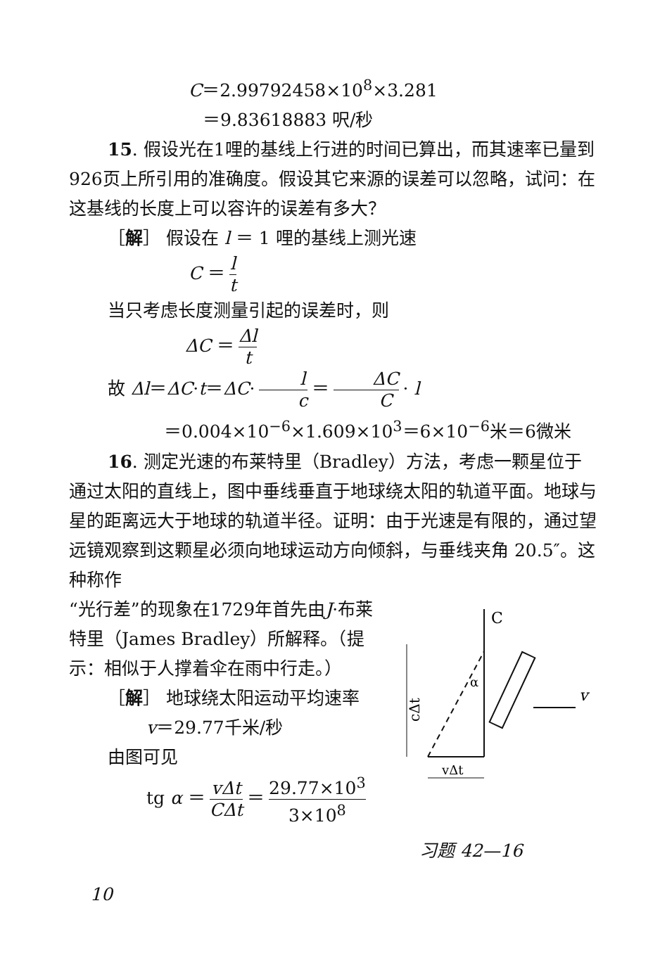C＝2.99792458×10<sup>8</sup>×3.281
＝9.83618883 呎/秒
15. 假设光在1哩的基线上行进的时间已算出，而其速率已量到926页上所引用的准确度。假设其它来源的误差可以忽略，试问：在这基线的长度上可以容许的误差有多大？
［解］ 假设在 l ＝ 1 哩的基线上测光速
C ＝ l t
当只考虑长度测量引起的误差时，则
ΔC ＝ Δl t
故 Δl＝ΔC·t＝ΔC· l c ＝ ΔC C · l
＝0.004×10<sup>−6</sup>×1.609×10<sup>3</sup>＝6×10<sup>−6</sup>米＝6微米
16. 测定光速的布莱特里（Bradley）方法，考虑一颗星位于通过太阳的直线上，图中垂线垂直于地球绕太阳的轨道平面。地球与星的距离远大于地球的轨道半径。证明：由于光速是有限的，通过望远镜观察到这颗星必须向地球运动方向倾斜，与垂线夹角 20.5″。这种称作
“光行差”的现象在1729年首先由J·布莱特里（James Bradley）所解释。（提示：相似于人撑着伞在雨中行走。）
［解］ 地球绕太阳运动平均速率
v＝29.77千米/秒
由图可见
tg α ＝ vΔt CΔt ＝ 29.77×10<sup>3</sup> 3×10<sup>8</sup>
C
cΔt
vΔt
α
v
习题 42—16
10